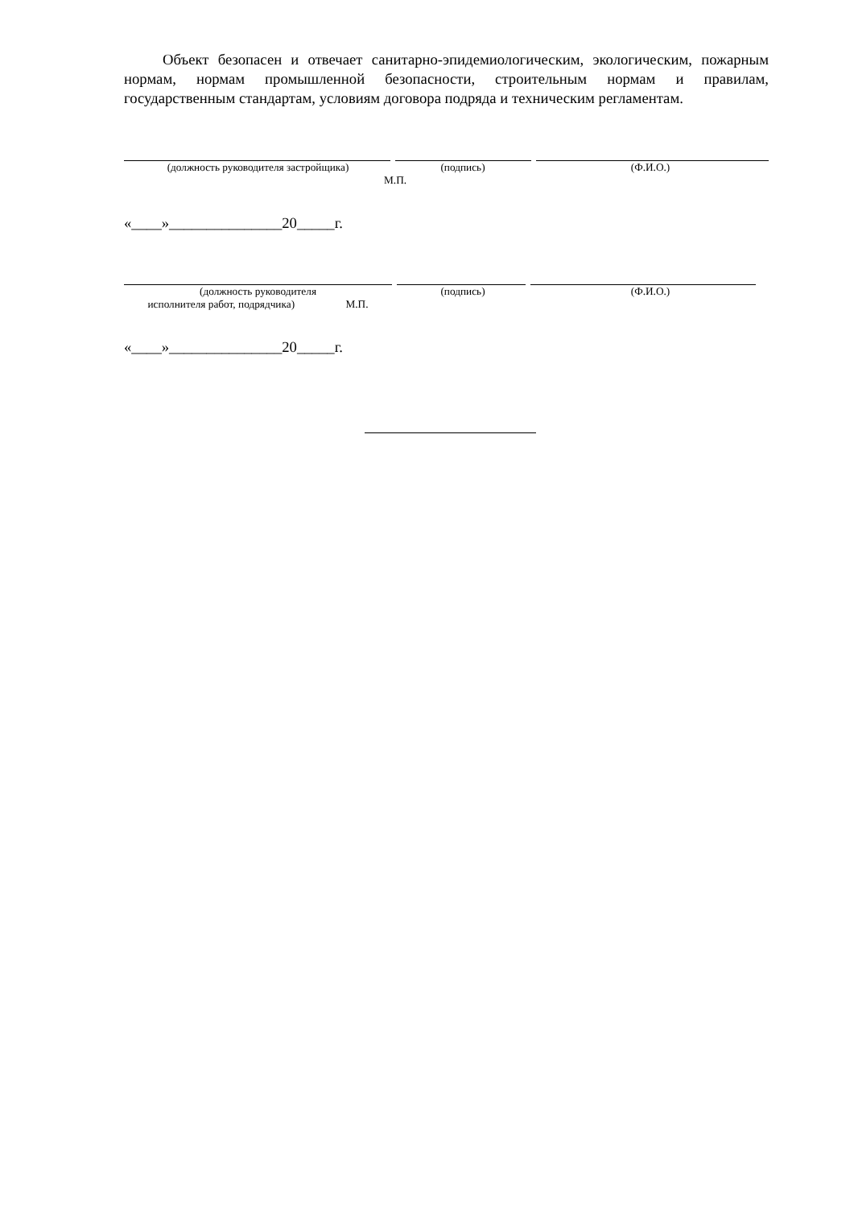Объект безопасен и отвечает санитарно-эпидемиологическим, экологическим, пожарным нормам, нормам промышленной безопасности, строительным нормам и правилам, государственным стандартам, условиям договора подряда и техническим регламентам.
(должность руководителя застройщика) (подпись) (Ф.И.О.)
М.П.
«____»_______________20_____г.
(должность руководителя
исполнителя работ, подрядчика) М.П.
(подпись) (Ф.И.О.)
«____»_______________20_____г.